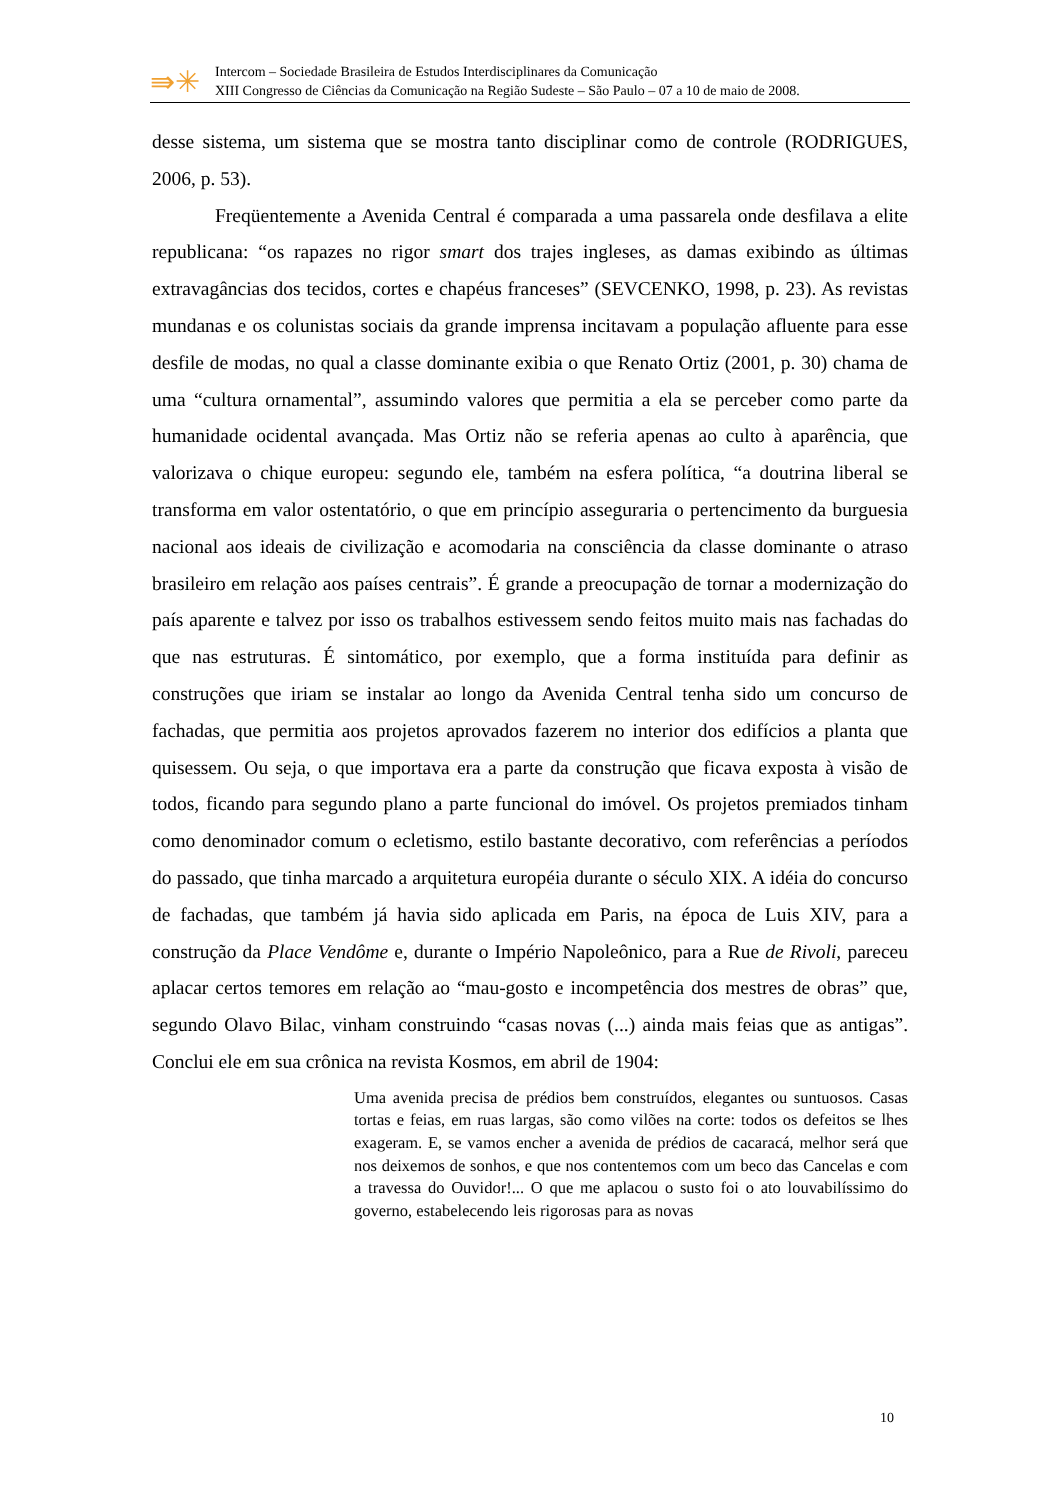⇛✳
Intercom – Sociedade Brasileira de Estudos Interdisciplinares da Comunicação
XIII Congresso de Ciências da Comunicação na Região Sudeste – São Paulo – 07 a 10 de maio de 2008.
desse sistema, um sistema que se mostra tanto disciplinar como de controle (RODRIGUES, 2006, p. 53).
Freqüentemente a Avenida Central é comparada a uma passarela onde desfilava a elite republicana: “os rapazes no rigor smart dos trajes ingleses, as damas exibindo as últimas extravagâncias dos tecidos, cortes e chapéus franceses” (SEVCENKO, 1998, p. 23). As revistas mundanas e os colunistas sociais da grande imprensa incitavam a população afluente para esse desfile de modas, no qual a classe dominante exibia o que Renato Ortiz (2001, p. 30) chama de uma “cultura ornamental”, assumindo valores que permitia a ela se perceber como parte da humanidade ocidental avançada. Mas Ortiz não se referia apenas ao culto à aparência, que valorizava o chique europeu: segundo ele, também na esfera política, “a doutrina liberal se transforma em valor ostentatório, o que em princípio asseguraria o pertencimento da burguesia nacional aos ideais de civilização e acomodaria na consciência da classe dominante o atraso brasileiro em relação aos países centrais”. É grande a preocupação de tornar a modernização do país aparente e talvez por isso os trabalhos estivessem sendo feitos muito mais nas fachadas do que nas estruturas. É sintomático, por exemplo, que a forma instituída para definir as construções que iriam se instalar ao longo da Avenida Central tenha sido um concurso de fachadas, que permitia aos projetos aprovados fazerem no interior dos edifícios a planta que quisessem. Ou seja, o que importava era a parte da construção que ficava exposta à visão de todos, ficando para segundo plano a parte funcional do imóvel. Os projetos premiados tinham como denominador comum o ecletismo, estilo bastante decorativo, com referências a períodos do passado, que tinha marcado a arquitetura européia durante o século XIX. A idéia do concurso de fachadas, que também já havia sido aplicada em Paris, na época de Luis XIV, para a construção da Place Vendôme e, durante o Império Napoleônico, para a Rue de Rivoli, pareceu aplacar certos temores em relação ao “mau-gosto e incompetência dos mestres de obras” que, segundo Olavo Bilac, vinham construindo “casas novas (...) ainda mais feias que as antigas”. Conclui ele em sua crônica na revista Kosmos, em abril de 1904:
Uma avenida precisa de prédios bem construídos, elegantes ou suntuosos. Casas tortas e feias, em ruas largas, são como vilões na corte: todos os defeitos se lhes exageram. E, se vamos encher a avenida de prédios de cacaracá, melhor será que nos deixemos de sonhos, e que nos contentemos com um beco das Cancelas e com a travessa do Ouvidor!... O que me aplacou o susto foi o ato louvabilíssimo do governo, estabelecendo leis rigorosas para as novas
10